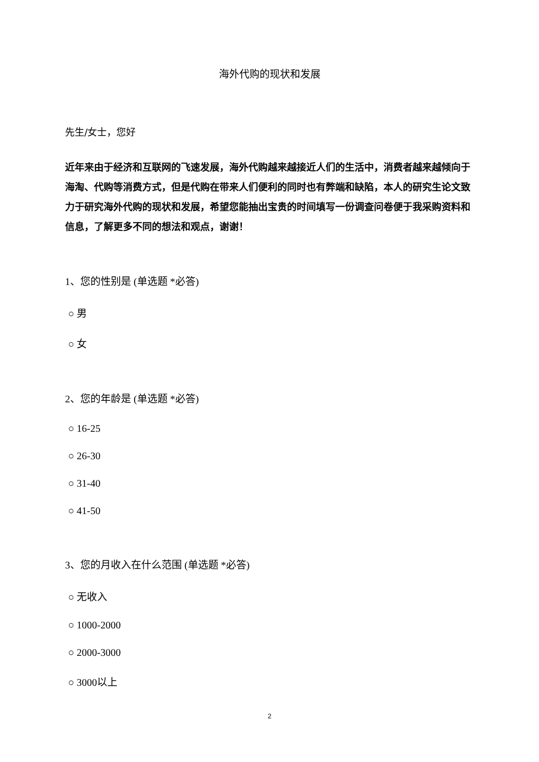海外代购的现状和发展
先生/女士，您好
近年来由于经济和互联网的飞速发展，海外代购越来越接近人们的生活中，消费者越来越倾向于海淘、代购等消费方式，但是代购在带来人们便利的同时也有弊端和缺陷，本人的研究生论文致力于研究海外代购的现状和发展，希望您能抽出宝贵的时间填写一份调查问卷便于我采购资料和信息，了解更多不同的想法和观点，谢谢！
1、您的性别是 (单选题 *必答)
○ 男
○ 女
2、您的年龄是 (单选题 *必答)
○ 16-25
○ 26-30
○ 31-40
○ 41-50
3、您的月收入在什么范围 (单选题 *必答)
○ 无收入
○ 1000-2000
○ 2000-3000
○ 3000以上
2